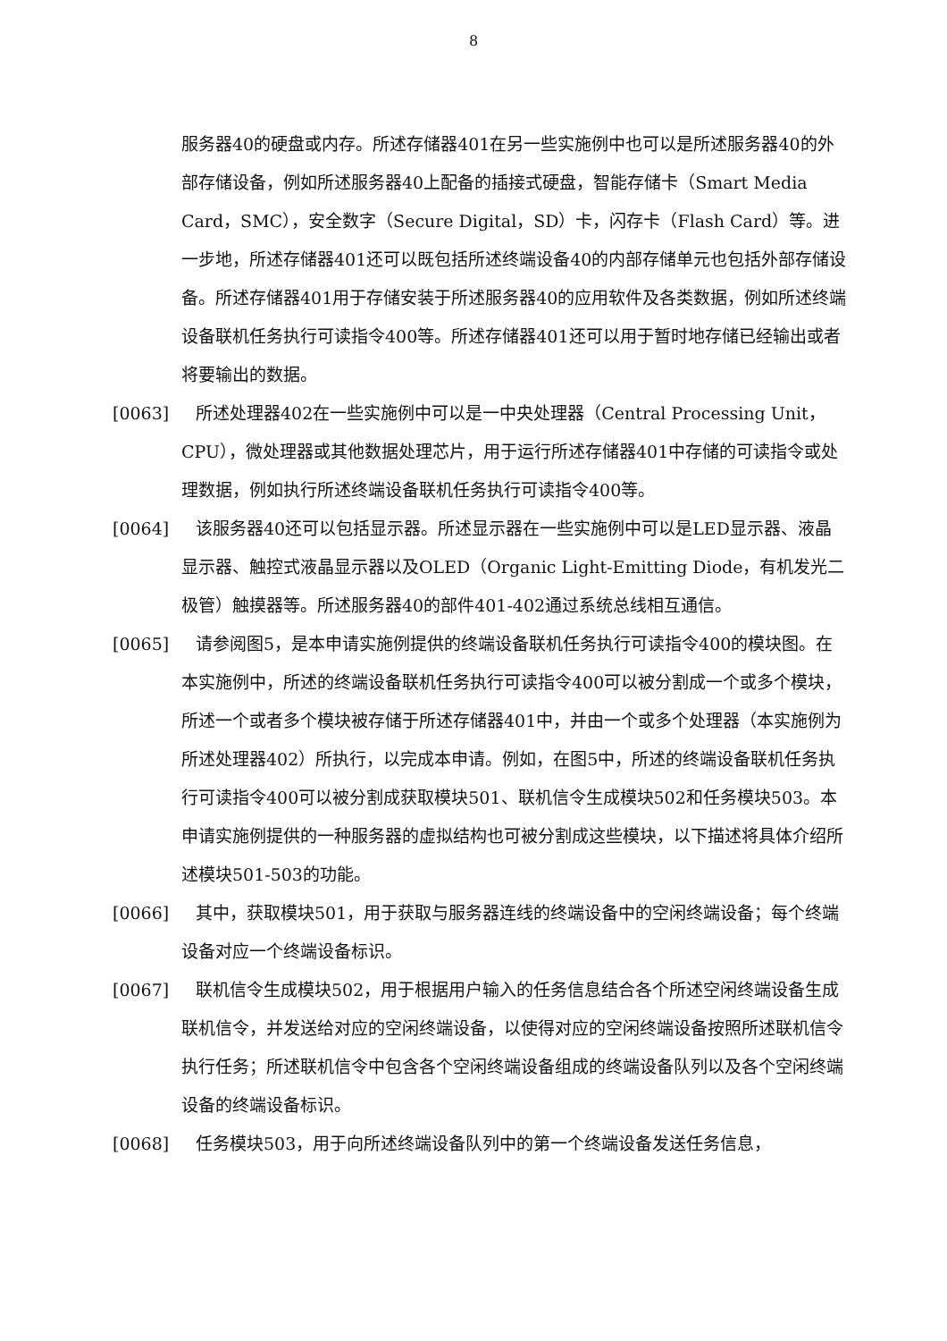8
服务器40的硬盘或内存。所述存储器401在另一些实施例中也可以是所述服务器40的外部存储设备，例如所述服务器40上配备的插接式硬盘，智能存储卡（Smart Media Card，SMC），安全数字（Secure Digital，SD）卡，闪存卡（Flash Card）等。进一步地，所述存储器401还可以既包括所述终端设备40的内部存储单元也包括外部存储设备。所述存储器401用于存储安装于所述服务器40的应用软件及各类数据，例如所述终端设备联机任务执行可读指令400等。所述存储器401还可以用于暂时地存储已经输出或者将要输出的数据。
[0063] 所述处理器402在一些实施例中可以是一中央处理器（Central Processing Unit，CPU），微处理器或其他数据处理芯片，用于运行所述存储器401中存储的可读指令或处理数据，例如执行所述终端设备联机任务执行可读指令400等。
[0064] 该服务器40还可以包括显示器。所述显示器在一些实施例中可以是LED显示器、液晶显示器、触控式液晶显示器以及OLED（Organic Light-Emitting Diode，有机发光二极管）触摸器等。所述服务器40的部件401-402通过系统总线相互通信。
[0065] 请参阅图5，是本申请实施例提供的终端设备联机任务执行可读指令400的模块图。在本实施例中，所述的终端设备联机任务执行可读指令400可以被分割成一个或多个模块，所述一个或者多个模块被存储于所述存储器401中，并由一个或多个处理器（本实施例为所述处理器402）所执行，以完成本申请。例如，在图5中，所述的终端设备联机任务执行可读指令400可以被分割成获取模块501、联机信令生成模块502和任务模块503。本申请实施例提供的一种服务器的虚拟结构也可被分割成这些模块，以下描述将具体介绍所述模块501-503的功能。
[0066] 其中，获取模块501，用于获取与服务器连线的终端设备中的空闲终端设备；每个终端设备对应一个终端设备标识。
[0067] 联机信令生成模块502，用于根据用户输入的任务信息结合各个所述空闲终端设备生成联机信令，并发送给对应的空闲终端设备，以使得对应的空闲终端设备按照所述联机信令执行任务；所述联机信令中包含各个空闲终端设备组成的终端设备队列以及各个空闲终端设备的终端设备标识。
[0068] 任务模块503，用于向所述终端设备队列中的第一个终端设备发送任务信息，